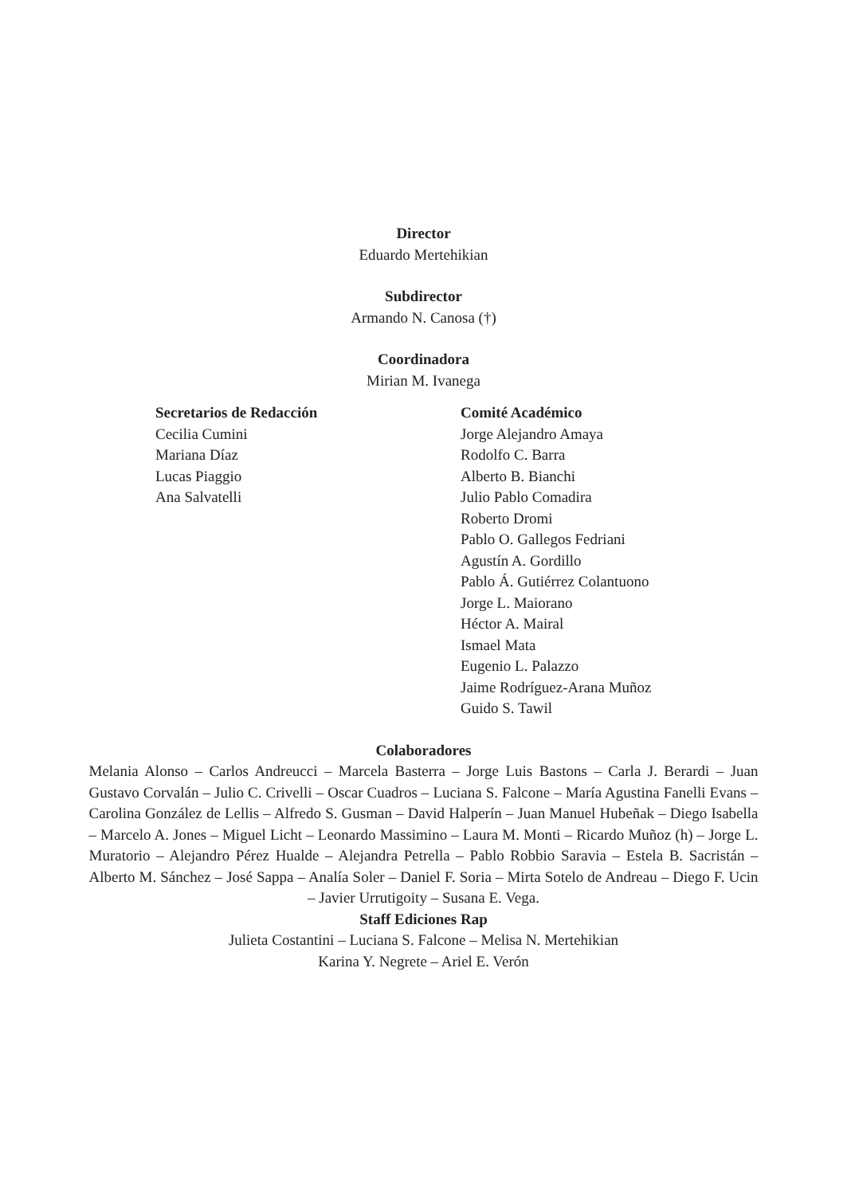Director
Eduardo Mertehikian
Subdirector
Armando N. Canosa (†)
Coordinadora
Mirian M. Ivanega
Secretarios de Redacción
Cecilia Cumini
Mariana Díaz
Lucas Piaggio
Ana Salvatelli
Comité Académico
Jorge Alejandro Amaya
Rodolfo C. Barra
Alberto B. Bianchi
Julio Pablo Comadira
Roberto Dromi
Pablo O. Gallegos Fedriani
Agustín A. Gordillo
Pablo Á. Gutiérrez Colantuono
Jorge L. Maiorano
Héctor A. Mairal
Ismael Mata
Eugenio L. Palazzo
Jaime Rodríguez-Arana Muñoz
Guido S. Tawil
Colaboradores
Melania Alonso – Carlos Andreucci – Marcela Basterra – Jorge Luis Bastons – Carla J. Berardi – Juan Gustavo Corvalán – Julio C. Crivelli – Oscar Cuadros – Luciana S. Falcone – María Agustina Fanelli Evans – Carolina González de Lellis – Alfredo S. Gusman – David Halperín – Juan Manuel Hubeñak – Diego Isabella – Marcelo A. Jones – Miguel Licht – Leonardo Massimino – Laura M. Monti – Ricardo Muñoz (h) – Jorge L. Muratorio – Alejandro Pérez Hualde – Alejandra Petrella – Pablo Robbio Saravia – Estela B. Sacristán – Alberto M. Sánchez – José Sappa – Analía Soler – Daniel F. Soria – Mirta Sotelo de Andreau – Diego F. Ucin – Javier Urrutigoity – Susana E. Vega.
Staff Ediciones Rap
Julieta Costantini – Luciana S. Falcone – Melisa N. Mertehikian
Karina Y. Negrete – Ariel E. Verón